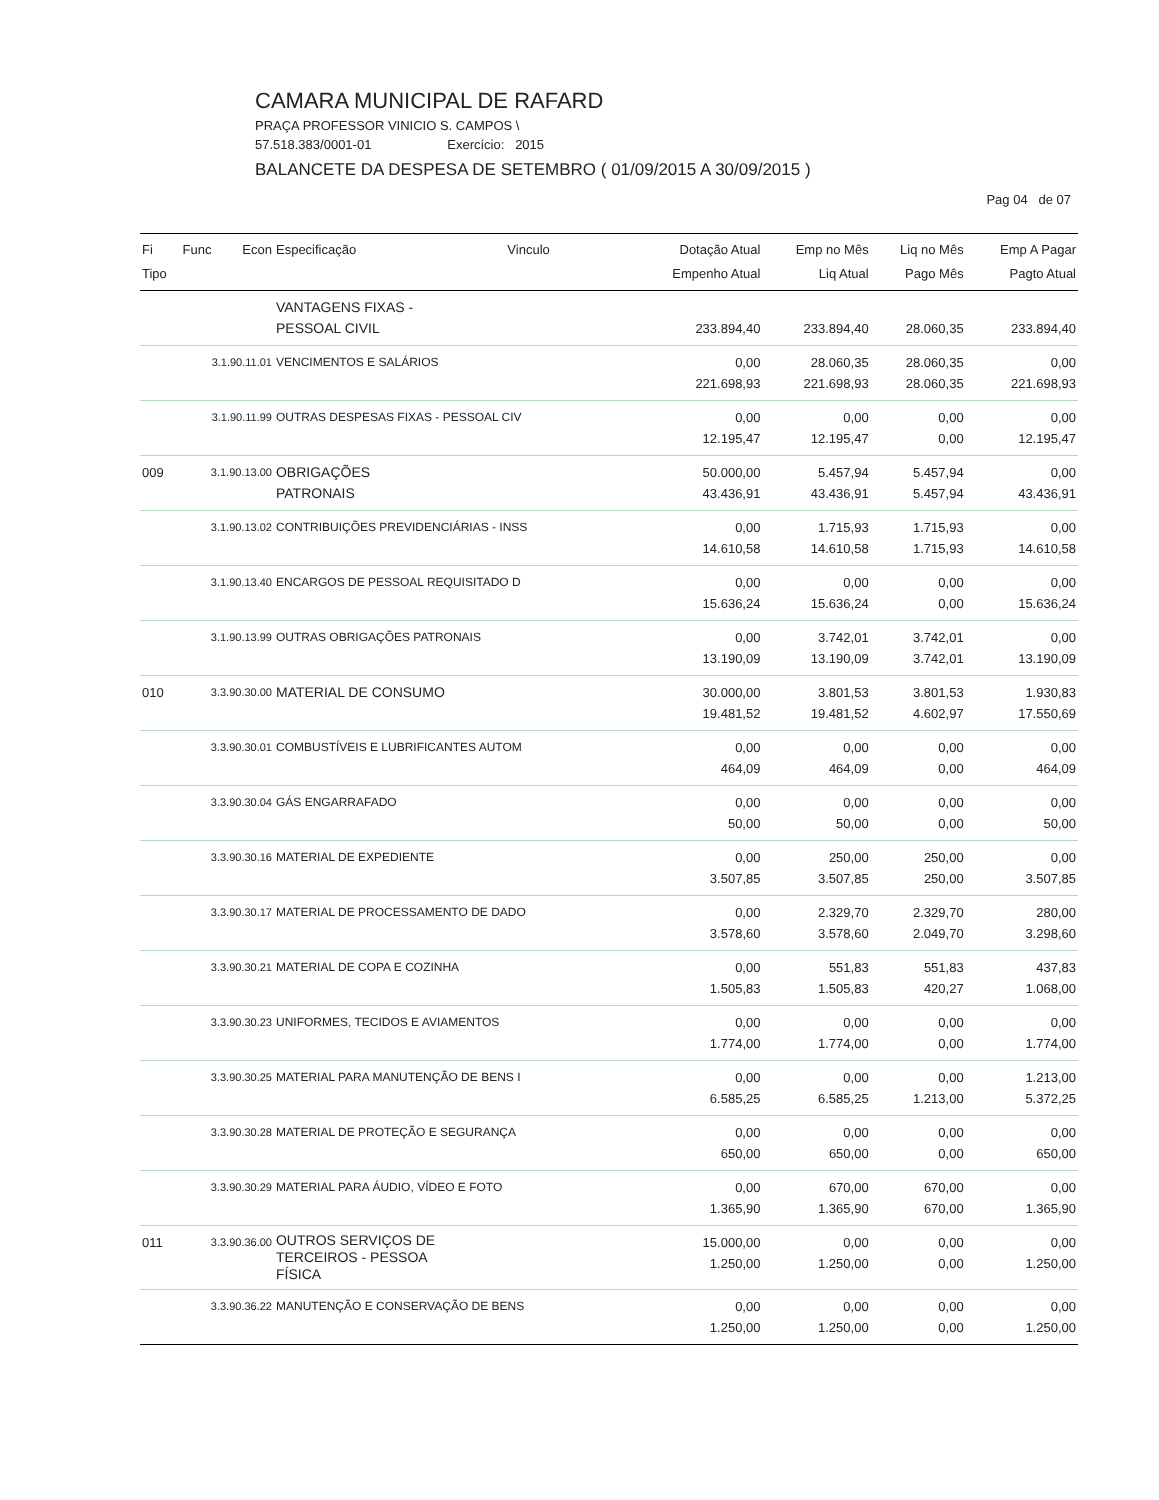CAMARA MUNICIPAL DE RAFARD
PRAÇA PROFESSOR VINICIO S. CAMPOS \
57.518.383/0001-01 Exercício: 2015
BALANCETE DA DESPESA DE SETEMBRO ( 01/09/2015 A 30/09/2015 )
Pag 04 de 07
| Fi Tipo | Func | Econ | Especificação | Vinculo | Dotação Atual Empenho Atual | Emp no Mês Liq Atual | Liq no Mês Pago Mês | Emp A Pagar Pagto Atual |
| --- | --- | --- | --- | --- | --- | --- | --- | --- |
| | | | VANTAGENS FIXAS - PESSOAL CIVIL | | 233.894,40 | 233.894,40 | 28.060,35 | 233.894,40 |
| | 3.1.90.11.01 | | VENCIMENTOS E SALÁRIOS | | 0,00 221.698,93 | 28.060,35 221.698,93 | 28.060,35 28.060,35 | 0,00 221.698,93 |
| | 3.1.90.11.99 | | OUTRAS DESPESAS FIXAS - PESSOAL CIV | | 0,00 12.195,47 | 0,00 12.195,47 | 0,00 0,00 | 0,00 12.195,47 |
| 009 | 3.1.90.13.00 | | OBRIGAÇÕES PATRONAIS | | 50.000,00 43.436,91 | 5.457,94 43.436,91 | 5.457,94 5.457,94 | 0,00 43.436,91 |
| | 3.1.90.13.02 | | CONTRIBUIÇÕES PREVIDENCIÁRIAS - INSS | | 0,00 14.610,58 | 1.715,93 14.610,58 | 1.715,93 1.715,93 | 0,00 14.610,58 |
| | 3.1.90.13.40 | | ENCARGOS DE PESSOAL REQUISITADO D | | 0,00 15.636,24 | 0,00 15.636,24 | 0,00 0,00 | 0,00 15.636,24 |
| | 3.1.90.13.99 | | OUTRAS OBRIGAÇÕES PATRONAIS | | 0,00 13.190,09 | 3.742,01 13.190,09 | 3.742,01 3.742,01 | 0,00 13.190,09 |
| 010 | 3.3.90.30.00 | | MATERIAL DE CONSUMO | | 30.000,00 19.481,52 | 3.801,53 19.481,52 | 3.801,53 4.602,97 | 1.930,83 17.550,69 |
| | 3.3.90.30.01 | | COMBUSTÍVEIS E LUBRIFICANTES AUTOM | | 0,00 464,09 | 0,00 464,09 | 0,00 0,00 | 0,00 464,09 |
| | 3.3.90.30.04 | | GÁS ENGARRAFADO | | 0,00 50,00 | 0,00 50,00 | 0,00 0,00 | 0,00 50,00 |
| | 3.3.90.30.16 | | MATERIAL DE EXPEDIENTE | | 0,00 3.507,85 | 250,00 3.507,85 | 250,00 250,00 | 0,00 3.507,85 |
| | 3.3.90.30.17 | | MATERIAL DE PROCESSAMENTO DE DADO | | 0,00 3.578,60 | 2.329,70 3.578,60 | 2.329,70 2.049,70 | 280,00 3.298,60 |
| | 3.3.90.30.21 | | MATERIAL DE COPA E COZINHA | | 0,00 1.505,83 | 551,83 1.505,83 | 551,83 420,27 | 437,83 1.068,00 |
| | 3.3.90.30.23 | | UNIFORMES, TECIDOS E AVIAMENTOS | | 0,00 1.774,00 | 0,00 1.774,00 | 0,00 0,00 | 0,00 1.774,00 |
| | 3.3.90.30.25 | | MATERIAL PARA MANUTENÇÃO DE BENS I | | 0,00 6.585,25 | 0,00 6.585,25 | 0,00 1.213,00 | 1.213,00 5.372,25 |
| | 3.3.90.30.28 | | MATERIAL DE PROTEÇÃO E SEGURANÇA | | 0,00 650,00 | 0,00 650,00 | 0,00 0,00 | 0,00 650,00 |
| | 3.3.90.30.29 | | MATERIAL PARA ÁUDIO, VÍDEO E FOTO | | 0,00 1.365,90 | 670,00 1.365,90 | 670,00 670,00 | 0,00 1.365,90 |
| 011 | 3.3.90.36.00 | | OUTROS SERVIÇOS DE TERCEIROS - PESSOA FÍSICA | | 15.000,00 1.250,00 | 0,00 1.250,00 | 0,00 0,00 | 0,00 1.250,00 |
| | 3.3.90.36.22 | | MANUTENÇÃO E CONSERVAÇÃO DE BENS | | 0,00 1.250,00 | 0,00 1.250,00 | 0,00 0,00 | 0,00 1.250,00 |